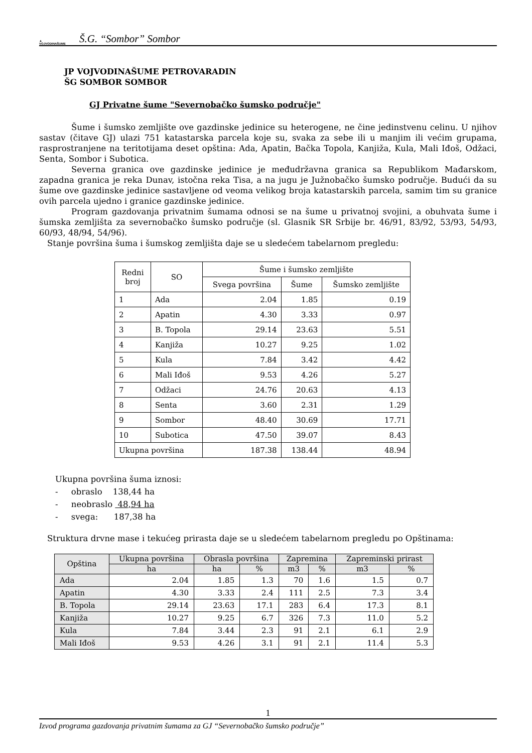▲
VOJVODINAŠUME
Š.G. “Sombor” Sombor
JP VOJVODINAŠUME PETROVARADIN
ŠG SOMBOR SOMBOR
GJ Privatne šume "Severnobačko šumsko područje"
Šume i šumsko zemljište ove gazdinske jedinice su heterogene, ne čine jedinstvenu celinu. U njihov sastav (čitave GJ) ulazi 751 katastarska parcela koje su, svaka za sebe ili u manjim ili većim grupama, rasprostranjene na teritotijama deset opština: Ada, Apatin, Bačka Topola, Kanjiža, Kula, Mali Iđoš, Odžaci, Senta, Sombor i Subotica.
Severna granica ove gazdinske jedinice je međudržavna granica sa Republikom Mađarskom, zapadna granica je reka Dunav, istočna reka Tisa, a na jugu je Južnobačko šumsko područje. Budući da su šume ove gazdinske jedinice sastavljene od veoma velikog broja katastarskih parcela, samim tim su granice ovih parcela ujedno i granice gazdinske jedinice.
Program gazdovanja privatnim šumama odnosi se na šume u privatnoj svojini, a obuhvata šume i šumska zemljišta za severnobačko šumsko područje (sl. Glasnik SR Srbije br. 46/91, 83/92, 53/93, 54/93, 60/93, 48/94, 54/96).
Stanje površina šuma i šumskog zemljišta daje se u sledećem tabelarnom pregledu:
| Redni broj | SO | Šume i šumsko zemljište | | |
| --- | --- | --- | --- | --- |
| | | Svega površina | Šume | Šumsko zemljište |
| 1 | Ada | 2.04 | 1.85 | 0.19 |
| 2 | Apatin | 4.30 | 3.33 | 0.97 |
| 3 | B. Topola | 29.14 | 23.63 | 5.51 |
| 4 | Kanjiža | 10.27 | 9.25 | 1.02 |
| 5 | Kula | 7.84 | 3.42 | 4.42 |
| 6 | Mali Iđoš | 9.53 | 4.26 | 5.27 |
| 7 | Odžaci | 24.76 | 20.63 | 4.13 |
| 8 | Senta | 3.60 | 2.31 | 1.29 |
| 9 | Sombor | 48.40 | 30.69 | 17.71 |
| 10 | Subotica | 47.50 | 39.07 | 8.43 |
| Ukupna površina | | 187.38 | 138.44 | 48.94 |
Ukupna površina šuma iznosi:
- obraslo 138,44 ha
- neobraslo 48,94 ha
- svega: 187,38 ha
Struktura drvne mase i tekućeg prirasta daje se u sledećem tabelarnom pregledu po Opštinama:
| Opština | Ukupna površina | Obrasla površina | | Zapremina | | Zapreminski prirast | |
| --- | --- | --- | --- | --- | --- | --- | --- |
| | ha | ha | % | m3 | % | m3 | % |
| Ada | 2.04 | 1.85 | 1.3 | 70 | 1.6 | 1.5 | 0.7 |
| Apatin | 4.30 | 3.33 | 2.4 | 111 | 2.5 | 7.3 | 3.4 |
| B. Topola | 29.14 | 23.63 | 17.1 | 283 | 6.4 | 17.3 | 8.1 |
| Kanjiža | 10.27 | 9.25 | 6.7 | 326 | 7.3 | 11.0 | 5.2 |
| Kula | 7.84 | 3.44 | 2.3 | 91 | 2.1 | 6.1 | 2.9 |
| Mali Iđoš | 9.53 | 4.26 | 3.1 | 91 | 2.1 | 11.4 | 5.3 |
1
Izvod programa gazdovanja privatnim šumama za GJ “Severnobačko šumsko područje”